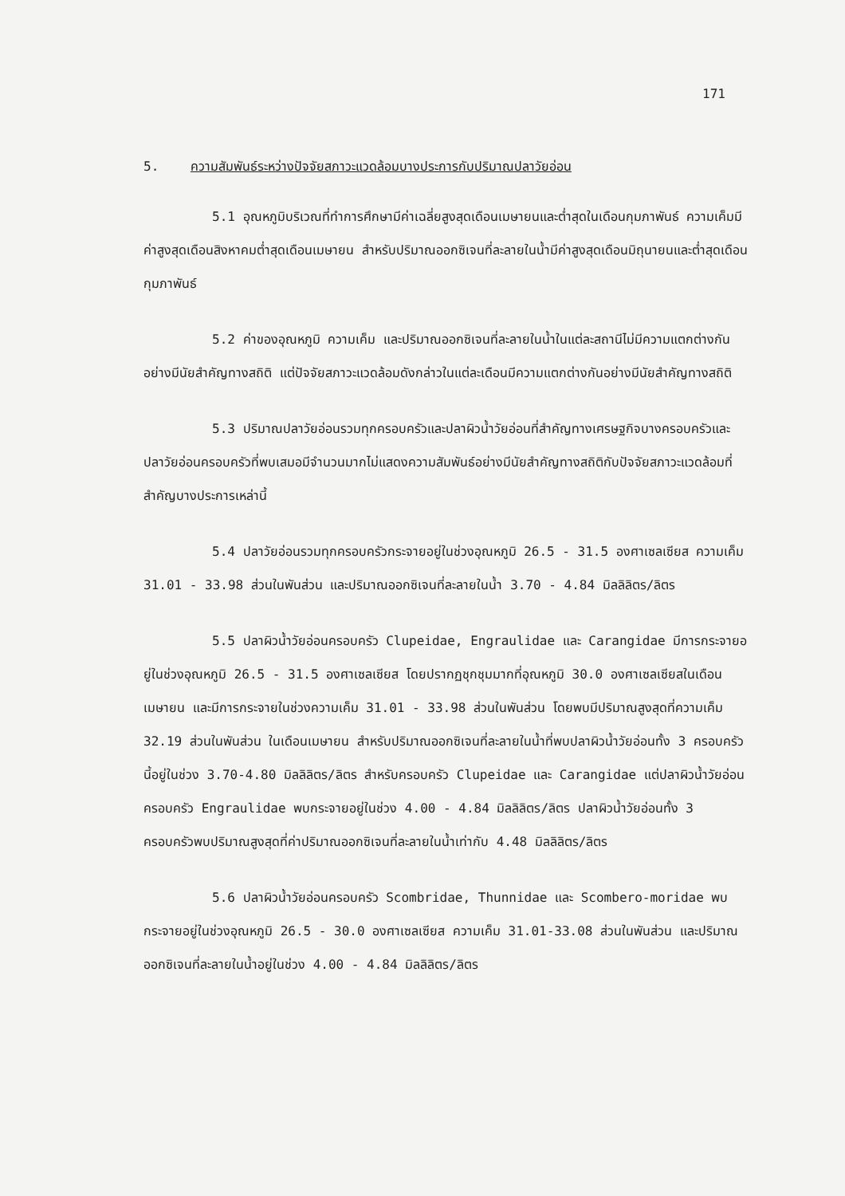171
5. ความสัมพันธ์ระหว่างปัจจัยสภาวะแวดล้อมบางประการกับปริมาณปลาวัยอ่อน
5.1 อุณหภูมิบริเวณที่ทำการศึกษามีค่าเฉลี่ยสูงสุดเดือนเมษายนและต่ำสุดในเดือนกุมภาพันธ์ ความเค็มมีค่าสูงสุดเดือนสิงหาคมต่ำสุดเดือนเมษายน สำหรับปริมาณออกซิเจนที่ละลายในน้ำมีค่าสูงสุดเดือนมิถุนายนและต่ำสุดเดือนกุมภาพันธ์
5.2 ค่าของอุณหภูมิ ความเค็ม และปริมาณออกซิเจนที่ละลายในน้ำในแต่ละสถานีไม่มีความแตกต่างกันอย่างมีนัยสำคัญทางสถิติ แต่ปัจจัยสภาวะแวดล้อมดังกล่าวในแต่ละเดือนมีความแตกต่างกันอย่างมีนัยสำคัญทางสถิติ
5.3 ปริมาณปลาวัยอ่อนรวมทุกครอบครัวและปลาผิวน้ำวัยอ่อนที่สำคัญทางเศรษฐกิจบางครอบครัวและปลาวัยอ่อนครอบครัวที่พบเสมอมีจำนวนมากไม่แสดงความสัมพันธ์อย่างมีนัยสำคัญทางสถิติกับปัจจัยสภาวะแวดล้อมที่สำคัญบางประการเหล่านี้
5.4 ปลาวัยอ่อนรวมทุกครอบครัวกระจายอยู่ในช่วงอุณหภูมิ 26.5 - 31.5 องศาเซลเซียส ความเค็ม 31.01 - 33.98 ส่วนในพันส่วน และปริมาณออกซิเจนที่ละลายในน้ำ 3.70 - 4.84 มิลลิลิตร/ลิตร
5.5 ปลาผิวน้ำวัยอ่อนครอบครัว Clupeidae, Engraulidae และ Carangidae มีการกระจายอยู่ในช่วงอุณหภูมิ 26.5 - 31.5 องศาเซลเซียส โดยปรากฏชุกชุมมากที่อุณหภูมิ 30.0 องศาเซลเซียสในเดือนเมษายน และมีการกระจายในช่วงความเค็ม 31.01 - 33.98 ส่วนในพันส่วน โดยพบมีปริมาณสูงสุดที่ความเค็ม 32.19 ส่วนในพันส่วน ในเดือนเมษายน สำหรับปริมาณออกซิเจนที่ละลายในน้ำที่พบปลาผิวน้ำวัยอ่อนทั้ง 3 ครอบครัวนี้อยู่ในช่วง 3.70-4.80 มิลลิลิตร/ลิตร สำหรับครอบครัว Clupeidae และ Carangidae แต่ปลาผิวน้ำวัยอ่อนครอบครัว Engraulidae พบกระจายอยู่ในช่วง 4.00 - 4.84 มิลลิลิตร/ลิตร ปลาผิวน้ำวัยอ่อนทั้ง 3 ครอบครัวพบปริมาณสูงสุดที่ค่าปริมาณออกซิเจนที่ละลายในน้ำเท่ากับ 4.48 มิลลิลิตร/ลิตร
5.6 ปลาผิวน้ำวัยอ่อนครอบครัว Scombridae, Thunnidae และ Scombero-moridae พบกระจายอยู่ในช่วงอุณหภูมิ 26.5 - 30.0 องศาเซลเซียส ความเค็ม 31.01-33.08 ส่วนในพันส่วน และปริมาณออกซิเจนที่ละลายในน้ำอยู่ในช่วง 4.00 - 4.84 มิลลิลิตร/ลิตร